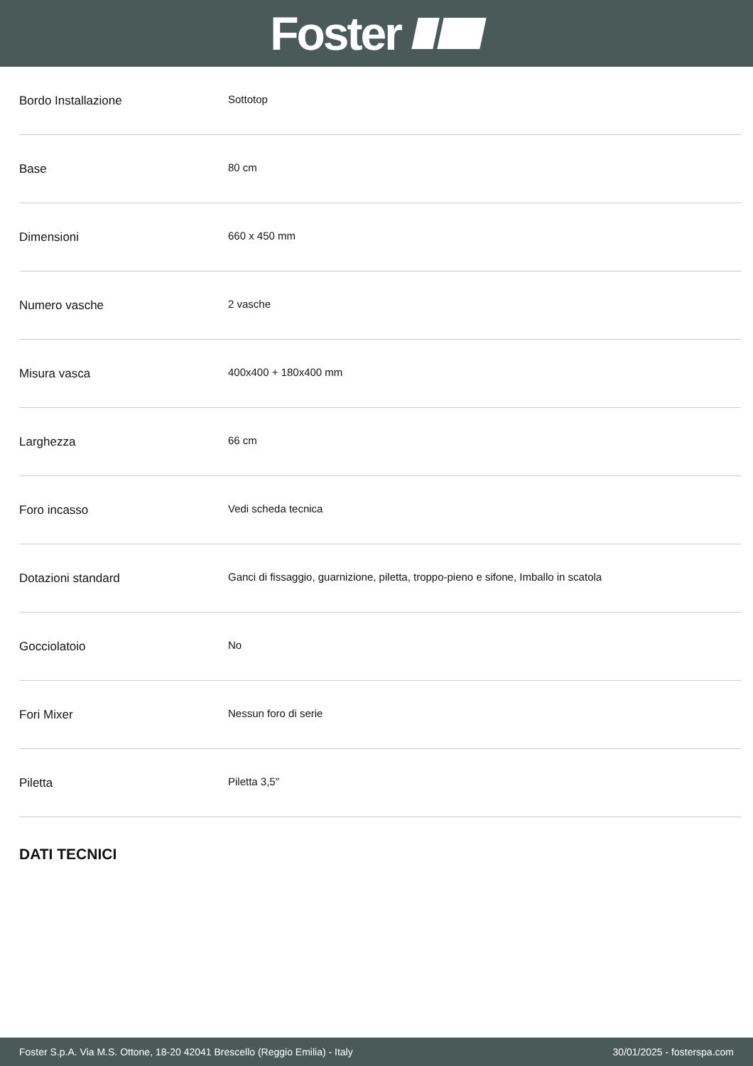Foster
| Bordo Installazione | Sottotop |
| Base | 80 cm |
| Dimensioni | 660 x 450 mm |
| Numero vasche | 2 vasche |
| Misura vasca | 400x400 + 180x400 mm |
| Larghezza | 66 cm |
| Foro incasso | Vedi scheda tecnica |
| Dotazioni standard | Ganci di fissaggio, guarnizione, piletta, troppo-pieno e sifone, Imballo in scatola |
| Gocciolatoio | No |
| Fori Mixer | Nessun foro di serie |
| Piletta | Piletta 3,5" |
DATI TECNICI
Foster S.p.A. Via M.S. Ottone, 18-20 42041 Brescello (Reggio Emilia) - Italy 30/01/2025 - fosterspa.com